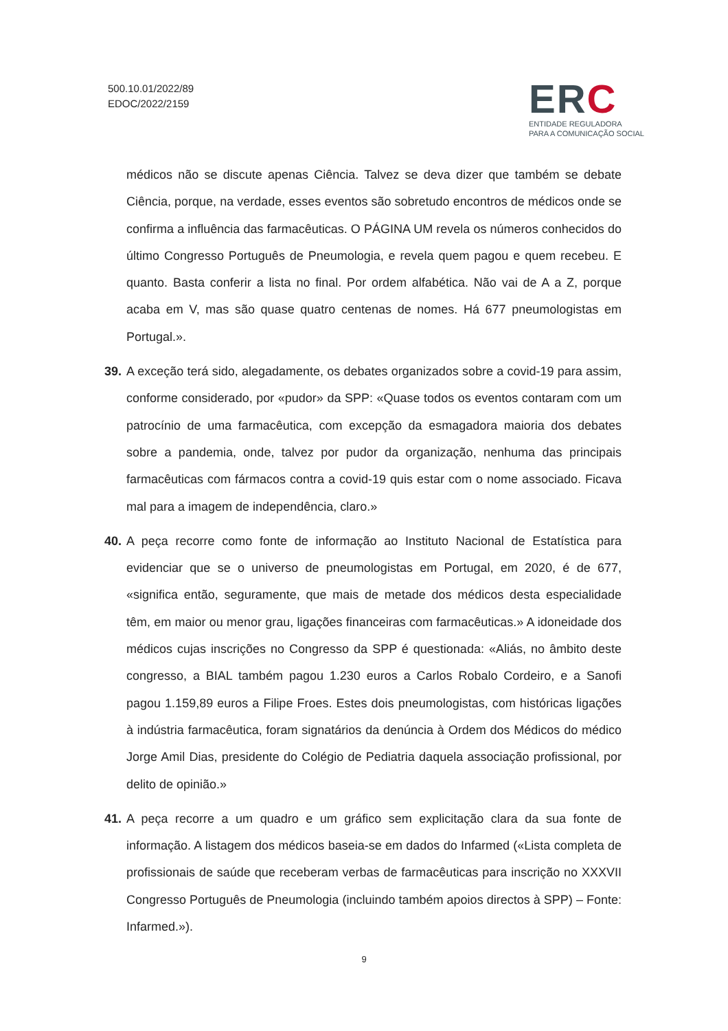500.10.01/2022/89
EDOC/2022/2159
ERC
ENTIDADE REGULADORA
PARA A COMUNICAÇÃO SOCIAL
médicos não se discute apenas Ciência. Talvez se deva dizer que também se debate Ciência, porque, na verdade, esses eventos são sobretudo encontros de médicos onde se confirma a influência das farmacêuticas. O PÁGINA UM revela os números conhecidos do último Congresso Português de Pneumologia, e revela quem pagou e quem recebeu. E quanto. Basta conferir a lista no final. Por ordem alfabética. Não vai de A a Z, porque acaba em V, mas são quase quatro centenas de nomes. Há 677 pneumologistas em Portugal.».
39. A exceção terá sido, alegadamente, os debates organizados sobre a covid-19 para assim, conforme considerado, por «pudor» da SPP: «Quase todos os eventos contaram com um patrocínio de uma farmacêutica, com excepção da esmagadora maioria dos debates sobre a pandemia, onde, talvez por pudor da organização, nenhuma das principais farmacêuticas com fármacos contra a covid-19 quis estar com o nome associado. Ficava mal para a imagem de independência, claro.»
40. A peça recorre como fonte de informação ao Instituto Nacional de Estatística para evidenciar que se o universo de pneumologistas em Portugal, em 2020, é de 677, «significa então, seguramente, que mais de metade dos médicos desta especialidade têm, em maior ou menor grau, ligações financeiras com farmacêuticas.» A idoneidade dos médicos cujas inscrições no Congresso da SPP é questionada: «Aliás, no âmbito deste congresso, a BIAL também pagou 1.230 euros a Carlos Robalo Cordeiro, e a Sanofi pagou 1.159,89 euros a Filipe Froes. Estes dois pneumologistas, com históricas ligações à indústria farmacêutica, foram signatários da denúncia à Ordem dos Médicos do médico Jorge Amil Dias, presidente do Colégio de Pediatria daquela associação profissional, por delito de opinião.»
41. A peça recorre a um quadro e um gráfico sem explicitação clara da sua fonte de informação. A listagem dos médicos baseia-se em dados do Infarmed («Lista completa de profissionais de saúde que receberam verbas de farmacêuticas para inscrição no XXXVII Congresso Português de Pneumologia (incluindo também apoios directos à SPP) – Fonte: Infarmed.»).
9